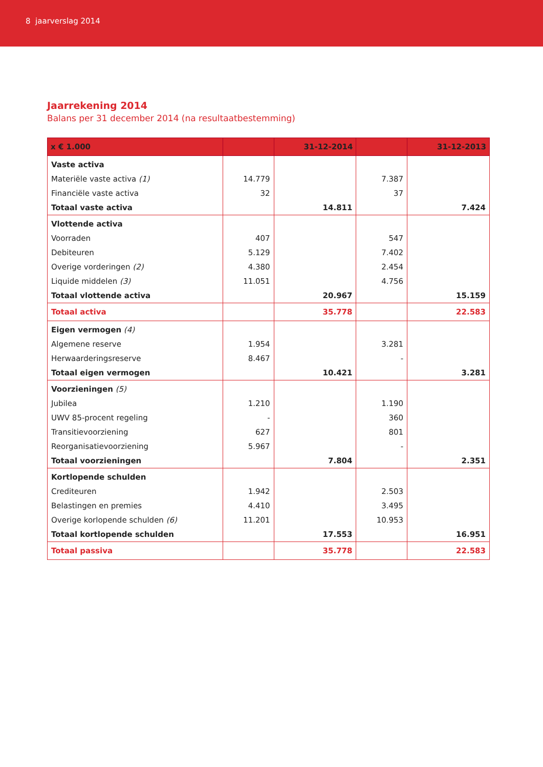8 jaarverslag 2014
Jaarrekening 2014
Balans per 31 december 2014 (na resultaatbestemming)
| x € 1.000 | | 31-12-2014 | | 31-12-2013 |
| --- | --- | --- | --- | --- |
| Vaste activa | | | | |
| Materiële vaste activa (1) | 14.779 | | 7.387 | |
| Financiële vaste activa | 32 | | 37 | |
| Totaal vaste activa | | 14.811 | | 7.424 |
| Vlottende activa | | | | |
| Voorraden | 407 | | 547 | |
| Debiteuren | 5.129 | | 7.402 | |
| Overige vorderingen (2) | 4.380 | | 2.454 | |
| Liquide middelen (3) | 11.051 | | 4.756 | |
| Totaal vlottende activa | | 20.967 | | 15.159 |
| Totaal activa | | 35.778 | | 22.583 |
| Eigen vermogen (4) | | | | |
| Algemene reserve | 1.954 | | 3.281 | |
| Herwaarderingsreserve | 8.467 | | - | |
| Totaal eigen vermogen | | 10.421 | | 3.281 |
| Voorzieningen (5) | | | | |
| Jubilea | 1.210 | | 1.190 | |
| UWV 85-procent regeling | - | | 360 | |
| Transitievoorziening | 627 | | 801 | |
| Reorganisatievoorziening | 5.967 | | - | |
| Totaal voorzieningen | | 7.804 | | 2.351 |
| Kortlopende schulden | | | | |
| Crediteuren | 1.942 | | 2.503 | |
| Belastingen en premies | 4.410 | | 3.495 | |
| Overige korlopende schulden (6) | 11.201 | | 10.953 | |
| Totaal kortlopende schulden | | 17.553 | | 16.951 |
| Totaal passiva | | 35.778 | | 22.583 |